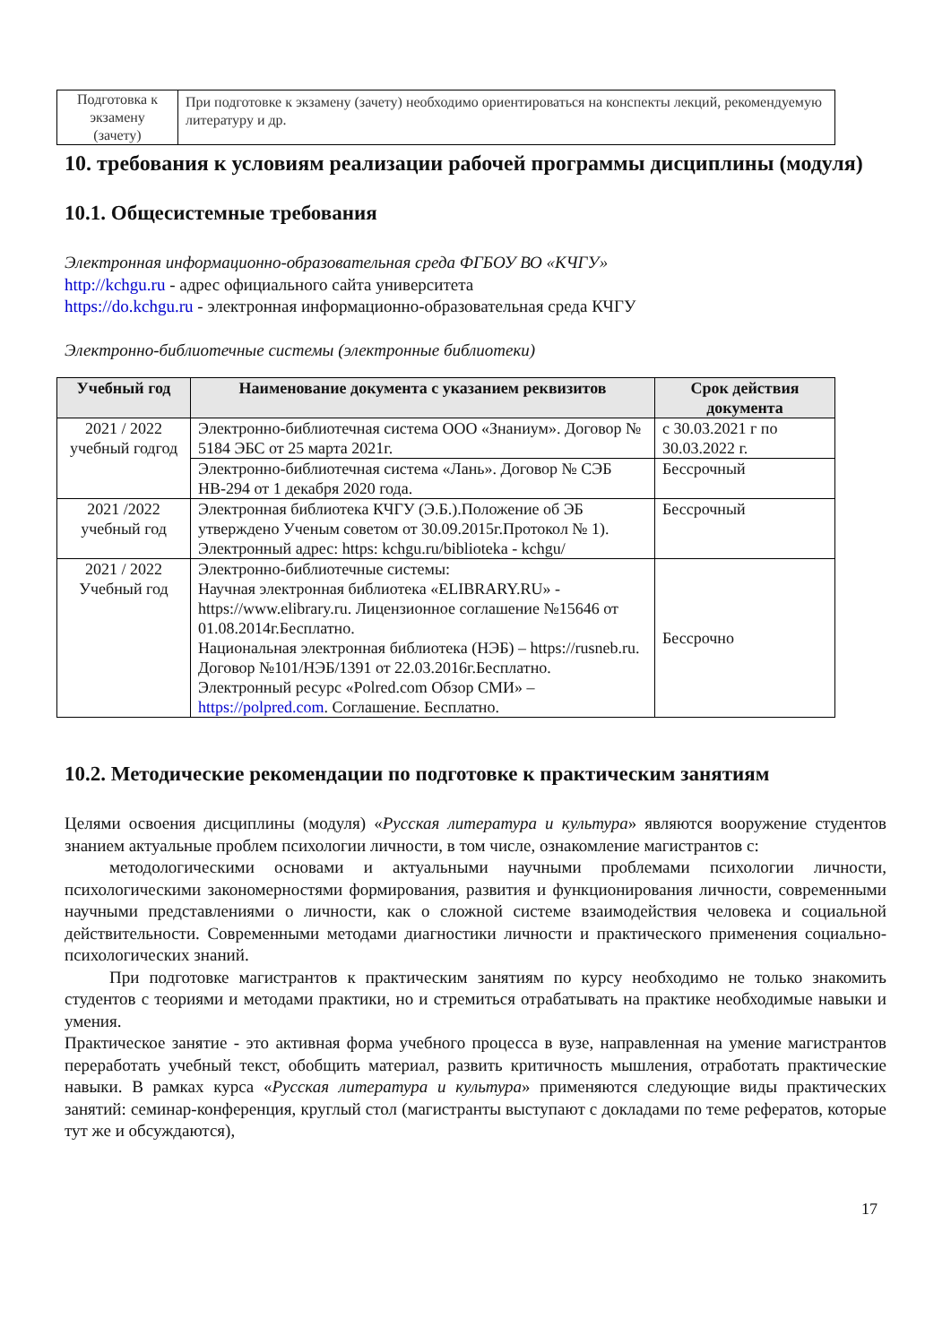| Подготовка к экзамену (зачету) | При подготовке к экзамену (зачету) необходимо ориентироваться на конспекты лекций, рекомендуемую литературу и др. |
10. требования к условиям реализации рабочей программы дисциплины (модуля)
10.1. Общесистемные требования
Электронная информационно-образовательная среда ФГБОУ ВО «КЧГУ»
http://kchgu.ru - адрес официального сайта университета
https://do.kchgu.ru - электронная информационно-образовательная среда КЧГУ
Электронно-библиотечные системы (электронные библиотеки)
| Учебный год | Наименование документа с указанием реквизитов | Срок действия документа |
| --- | --- | --- |
| 2021 / 2022 учебный годгод | Электронно-библиотечная система ООО «Знаниум». Договор № 5184 ЭБС от 25 марта 2021г. | с 30.03.2021 г по 30.03.2022 г. |
| | Электронно-библиотечная система «Лань». Договор № СЭБ НВ-294 от 1 декабря 2020 года. | Бессрочный |
| 2021 /2022 учебный год | Электронная библиотека КЧГУ (Э.Б.).Положение об ЭБ утверждено Ученым советом от 30.09.2015г.Протокол № 1). Электронный адрес: https: kchgu.ru/biblioteka - kchgu/ | Бессрочный |
| 2021 / 2022 Учебный год | Электронно-библиотечные системы: Научная электронная библиотека «ELIBRARY.RU» - https://www.elibrary.ru. Лицензионное соглашение №15646 от 01.08.2014г.Бесплатно. Национальная электронная библиотека (НЭБ) – https://rusneb.ru. Договор №101/НЭБ/1391 от 22.03.2016г.Бесплатно. Электронный ресурс «Polred.com Обзор СМИ» – https://polpred.com . Соглашение. Бесплатно. | Бессрочно |
10.2. Методические рекомендации по подготовке к практическим занятиям
Целями освоения дисциплины (модуля) «Русская литература и культура» являются вооружение студентов знанием актуальные проблем психологии личности, в том числе, ознакомление магистрантов с:
методологическими основами и актуальными научными проблемами психологии личности, психологическими закономерностями формирования, развития и функционирования личности, современными научными представлениями о личности, как о сложной системе взаимодействия человека и социальной действительности. Современными методами диагностики личности и практического применения социально-психологических знаний.
При подготовке магистрантов к практическим занятиям по курсу необходимо не только знакомить студентов с теориями и методами практики, но и стремиться отрабатывать на практике необходимые навыки и умения.
Практическое занятие - это активная форма учебного процесса в вузе, направленная на умение магистрантов переработать учебный текст, обобщить материал, развить критичность мышления, отработать практические навыки. В рамках курса «Русская литература и культура» применяются следующие виды практических занятий: семинар-конференция, круглый стол (магистранты выступают с докладами по теме рефератов, которые тут же и обсуждаются),
17